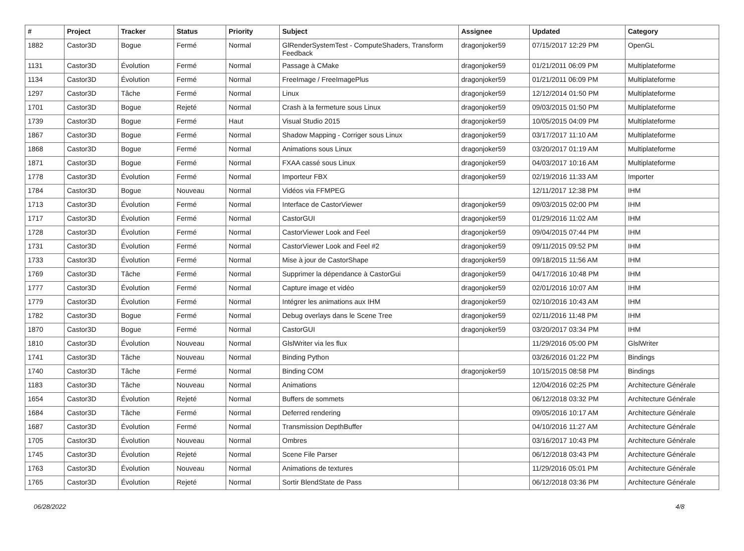| # | Project | Tracker | Status | Priority | Subject | Assignee | Updated | Category |
| --- | --- | --- | --- | --- | --- | --- | --- | --- |
| 1882 | Castor3D | Bogue | Fermé | Normal | GlRenderSystemTest - ComputeShaders, Transform Feedback | dragonjoker59 | 07/15/2017 12:29 PM | OpenGL |
| 1131 | Castor3D | Évolution | Fermé | Normal | Passage à CMake | dragonjoker59 | 01/21/2011 06:09 PM | Multiplateforme |
| 1134 | Castor3D | Évolution | Fermé | Normal | FreeImage / FreeImagePlus | dragonjoker59 | 01/21/2011 06:09 PM | Multiplateforme |
| 1297 | Castor3D | Tâche | Fermé | Normal | Linux | dragonjoker59 | 12/12/2014 01:50 PM | Multiplateforme |
| 1701 | Castor3D | Bogue | Rejeté | Normal | Crash à la fermeture sous Linux | dragonjoker59 | 09/03/2015 01:50 PM | Multiplateforme |
| 1739 | Castor3D | Bogue | Fermé | Haut | Visual Studio 2015 | dragonjoker59 | 10/05/2015 04:09 PM | Multiplateforme |
| 1867 | Castor3D | Bogue | Fermé | Normal | Shadow Mapping - Corriger sous Linux | dragonjoker59 | 03/17/2017 11:10 AM | Multiplateforme |
| 1868 | Castor3D | Bogue | Fermé | Normal | Animations sous Linux | dragonjoker59 | 03/20/2017 01:19 AM | Multiplateforme |
| 1871 | Castor3D | Bogue | Fermé | Normal | FXAA cassé sous Linux | dragonjoker59 | 04/03/2017 10:16 AM | Multiplateforme |
| 1778 | Castor3D | Évolution | Fermé | Normal | Importeur FBX | dragonjoker59 | 02/19/2016 11:33 AM | Importer |
| 1784 | Castor3D | Bogue | Nouveau | Normal | Vidéos via FFMPEG | | 12/11/2017 12:38 PM | IHM |
| 1713 | Castor3D | Évolution | Fermé | Normal | Interface de CastorViewer | dragonjoker59 | 09/03/2015 02:00 PM | IHM |
| 1717 | Castor3D | Évolution | Fermé | Normal | CastorGUI | dragonjoker59 | 01/29/2016 11:02 AM | IHM |
| 1728 | Castor3D | Évolution | Fermé | Normal | CastorViewer Look and Feel | dragonjoker59 | 09/04/2015 07:44 PM | IHM |
| 1731 | Castor3D | Évolution | Fermé | Normal | CastorViewer Look and Feel #2 | dragonjoker59 | 09/11/2015 09:52 PM | IHM |
| 1733 | Castor3D | Évolution | Fermé | Normal | Mise à jour de CastorShape | dragonjoker59 | 09/18/2015 11:56 AM | IHM |
| 1769 | Castor3D | Tâche | Fermé | Normal | Supprimer la dépendance à CastorGui | dragonjoker59 | 04/17/2016 10:48 PM | IHM |
| 1777 | Castor3D | Évolution | Fermé | Normal | Capture image et vidéo | dragonjoker59 | 02/01/2016 10:07 AM | IHM |
| 1779 | Castor3D | Évolution | Fermé | Normal | Intégrer les animations aux IHM | dragonjoker59 | 02/10/2016 10:43 AM | IHM |
| 1782 | Castor3D | Bogue | Fermé | Normal | Debug overlays dans le Scene Tree | dragonjoker59 | 02/11/2016 11:48 PM | IHM |
| 1870 | Castor3D | Bogue | Fermé | Normal | CastorGUI | dragonjoker59 | 03/20/2017 03:34 PM | IHM |
| 1810 | Castor3D | Évolution | Nouveau | Normal | GlslWriter via les flux | | 11/29/2016 05:00 PM | GlslWriter |
| 1741 | Castor3D | Tâche | Nouveau | Normal | Binding Python | | 03/26/2016 01:22 PM | Bindings |
| 1740 | Castor3D | Tâche | Fermé | Normal | Binding COM | dragonjoker59 | 10/15/2015 08:58 PM | Bindings |
| 1183 | Castor3D | Tâche | Nouveau | Normal | Animations | | 12/04/2016 02:25 PM | Architecture Générale |
| 1654 | Castor3D | Évolution | Rejeté | Normal | Buffers de sommets | | 06/12/2018 03:32 PM | Architecture Générale |
| 1684 | Castor3D | Tâche | Fermé | Normal | Deferred rendering | | 09/05/2016 10:17 AM | Architecture Générale |
| 1687 | Castor3D | Évolution | Fermé | Normal | Transmission DepthBuffer | | 04/10/2016 11:27 AM | Architecture Générale |
| 1705 | Castor3D | Évolution | Nouveau | Normal | Ombres | | 03/16/2017 10:43 PM | Architecture Générale |
| 1745 | Castor3D | Évolution | Rejeté | Normal | Scene File Parser | | 06/12/2018 03:43 PM | Architecture Générale |
| 1763 | Castor3D | Évolution | Nouveau | Normal | Animations de textures | | 11/29/2016 05:01 PM | Architecture Générale |
| 1765 | Castor3D | Évolution | Rejeté | Normal | Sortir BlendState de Pass | | 06/12/2018 03:36 PM | Architecture Générale |
06/28/2022 4/8